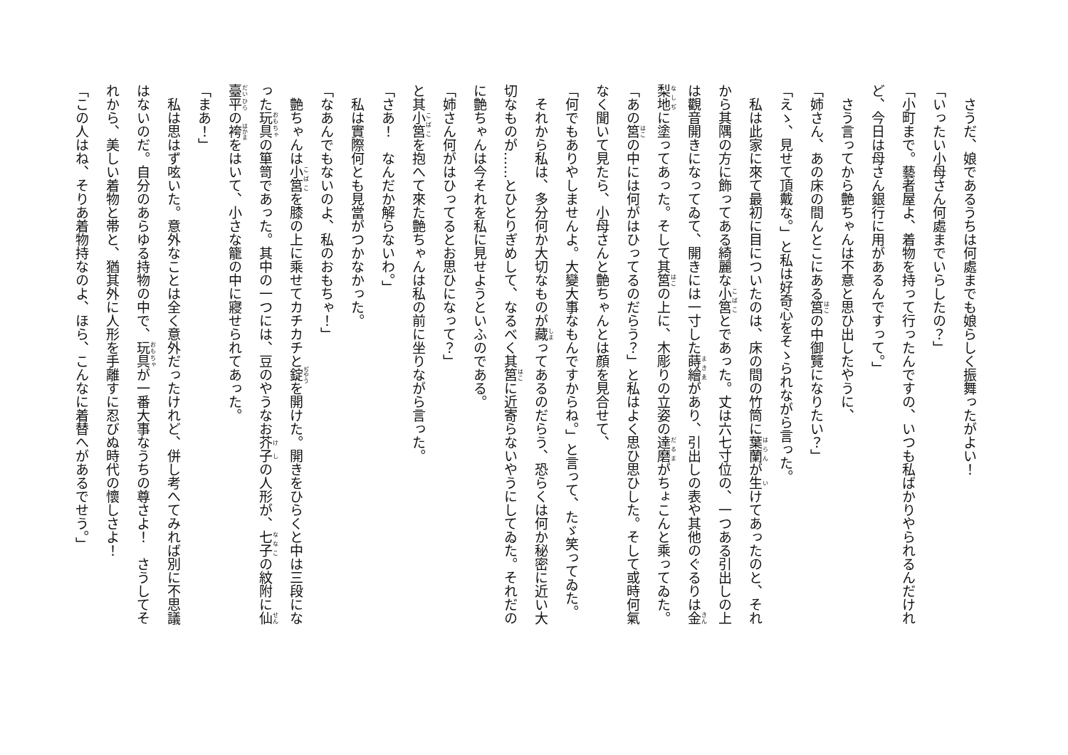さうだ、娘であるうちは何處までも娘らしく振舞ったがよい！
「いったい小母さん何處までいらしたの？」
「小町まで。藝者屋よ、着物を持って行ったんですの、いつも私ばかりやられるんだけれど、今日は母さん銀行に用があるんですって。」
　さう言ってから艶ちゃんは不意と思ひ出したやうに、
「姉さん、あの床の間んとこにある筥の中御覽になりたい？」
「えゝ、見せて頂戴な。」と私は好奇心をそゝられながら言った。
　私は此家に來て最初に目についたのは、床の間の竹筒に葉蘭が生けてあったのと、それから其隅の方に飾ってある綺麗な小筥とであった。丈は六七寸位の、一つある引出しの上は觀音開きになってゐて、開きには一寸した蒔繪があり、引出しの表や其他のぐるりは金梨地に塗ってあった。そして其筥の上に、木彫りの立姿の達磨がちょこんと乘ってゐた。
「あの筥の中には何がはひってるのだらう？」と私はよく思ひ思ひした。そして或時何氣なく聞いて見たら、小母さんと艶ちゃんとは顔を見合せて、
「何でもありやしませんよ。大變大事なもんですからね。」と言って、たゞ笑ってゐた。
　それから私は、多分何か大切なものが藏ってあるのだらう、恐らくは何か秘密に近い大切なものが……とひとりぎめして、なるべく其筥に近寄らないやうにしてゐた。それだのに艶ちゃんは今それを私に見せようといふのである。
「姉さん何がはひってるとお思ひになって？」
と其小筥を抱へて來た艶ちゃんは私の前に坐りながら言った。
「さあ！　なんだか解らないわ。」
　私は實際何とも見當がつかなかった。
「なあんでもないのよ、私のおもちゃ！」
　艶ちゃんは小筥を膝の上に乘せてカチカチと錠を開けた。開きをひらくと中は三段になった玩具の箪笥であった。其中の一つには、豆のやうなお芥子の人形が、七子の紋附に仙臺平の袴をはいて、小さな籠の中に寢せられてあった。
「まあ！」
　私は思はず呟いた。意外なことは全く意外だったけれど、併し考へてみれば別に不思議はないのだ。自分のあらゆる持物の中で、玩具が一番大事なうちの尊さよ！　さうしてそれから、美しい着物と帯と、猶其外に人形を手離すに忍びぬ時代の懷しさよ！
「この人はね、そりあ着物持なのよ、ほら、こんなに着替へがあるでせう。」